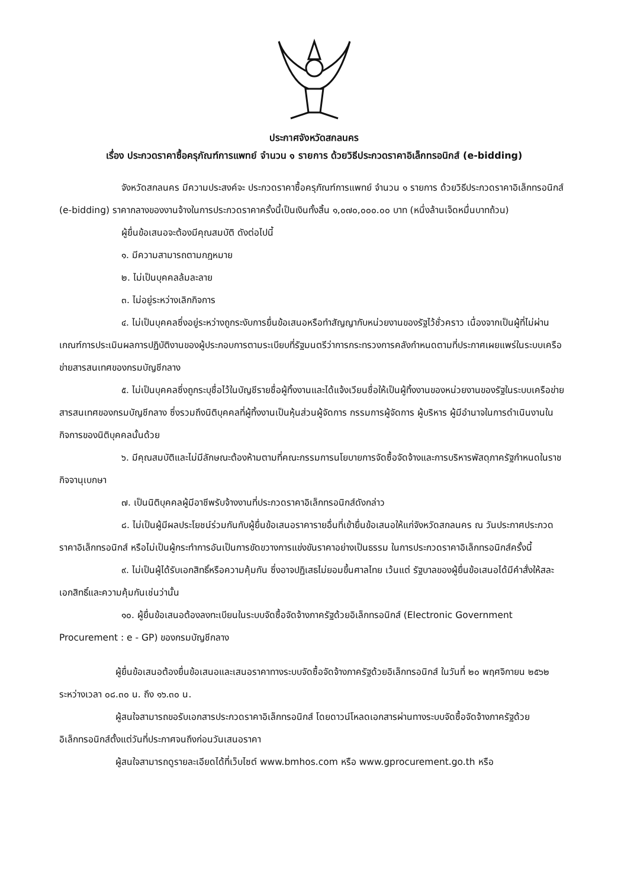ประกาศจังหวัดสกลนคร
เรื่อง ประกวดราคาซื้อครุภัณฑ์การแพทย์ จำนวน ๑ รายการ ด้วยวิธีประกวดราคาอิเล็กทรอนิกส์ (e-bidding)
จังหวัดสกลนคร มีความประสงค์จะ ประกวดราคาซื้อครุภัณฑ์การแพทย์ จำนวน ๑ รายการ ด้วยวิธีประกวดราคาอิเล็กทรอนิกส์ (e-bidding) ราคากลางของงานจ้างในการประกวดราคาครั้งนี้เป็นเงินทั้งสิ้น ๑,๐๗๐,๐๐๐.๐๐ บาท (หนึ่งล้านเจ็ดหมื่นบาทถ้วน)
ผู้ยื่นข้อเสนอจะต้องมีคุณสมบัติ ดังต่อไปนี้
๑. มีความสามารถตามกฎหมาย
๒. ไม่เป็นบุคคลล้มละลาย
๓. ไม่อยู่ระหว่างเลิกกิจการ
๔. ไม่เป็นบุคคลซึ่งอยู่ระหว่างถูกระงับการยื่นข้อเสนอหรือทำสัญญากับหน่วยงานของรัฐไว้ชั่วคราว เนื่องจากเป็นผู้ที่ไม่ผ่านเกณฑ์การประเมินผลการปฏิบัติงานของผู้ประกอบการตามระเบียบที่รัฐมนตรีว่าการกระทรวงการคลังกำหนดตามที่ประกาศเผยแพร่ในระบบเครือข่ายสารสนเทศของกรมบัญชีกลาง
๕. ไม่เป็นบุคคลซึ่งถูกระบุชื่อไว้ในบัญชีรายชื่อผู้ทิ้งงานและได้แจ้งเวียนชื่อให้เป็นผู้ทิ้งงานของหน่วยงานของรัฐในระบบเครือข่ายสารสนเทศของกรมบัญชีกลาง ซึ่งรวมถึงนิติบุคคลที่ผู้ทิ้งงานเป็นหุ้นส่วนผู้จัดการ กรรมการผู้จัดการ ผู้บริหาร ผู้มีอำนาจในการดำเนินงานในกิจการของนิติบุคคลนั้นด้วย
๖. มีคุณสมบัติและไม่มีลักษณะต้องห้ามตามที่คณะกรรมการนโยบายการจัดซื้อจัดจ้างและการบริหารพัสดุภาครัฐกำหนดในราชกิจจานุเบกษา
๗. เป็นนิติบุคคลผู้มีอาชีพรับจ้างงานที่ประกวดราคาอิเล็กทรอนิกส์ดังกล่าว
๘. ไม่เป็นผู้มีผลประโยชน์ร่วมกันกับผู้ยื่นข้อเสนอราคารายอื่นที่เข้ายื่นข้อเสนอให้แก่จังหวัดสกลนคร ณ วันประกาศประกวดราคาอิเล็กทรอนิกส์ หรือไม่เป็นผู้กระทำการอันเป็นการขัดขวางการแข่งขันราคาอย่างเป็นธรรม ในการประกวดราคาอิเล็กทรอนิกส์ครั้งนี้
๙. ไม่เป็นผู้ได้รับเอกสิทธิ์หรือความคุ้มกัน ซึ่งอาจปฏิเสธไม่ยอมขึ้นศาลไทย เว้นแต่ รัฐบาลของผู้ยื่นข้อเสนอได้มีคำสั่งให้สละเอกสิทธิ์และความคุ้มกันเช่นว่านั้น
๑๐. ผู้ยื่นข้อเสนอต้องลงทะเบียนในระบบจัดซื้อจัดจ้างภาครัฐด้วยอิเล็กทรอนิกส์ (Electronic Government Procurement : e - GP) ของกรมบัญชีกลาง
ผู้ยื่นข้อเสนอต้องยื่นข้อเสนอและเสนอราคาทางระบบจัดซื้อจัดจ้างภาครัฐด้วยอิเล็กทรอนิกส์ ในวันที่ ๒๐ พฤศจิกายน ๒๕๖๒ ระหว่างเวลา ๐๘.๓๐ น. ถึง ๑๖.๓๐ น.
ผู้สนใจสามารถขอรับเอกสารประกวดราคาอิเล็กทรอนิกส์ โดยดาวน์โหลดเอกสารผ่านทางระบบจัดซื้อจัดจ้างภาครัฐด้วยอิเล็กทรอนิกส์ตั้งแต่วันที่ประกาศจนถึงก่อนวันเสนอราคา
ผู้สนใจสามารถดูรายละเอียดได้ที่เว็บไซต์ www.bmhos.com หรือ www.gprocurement.go.th หรือ